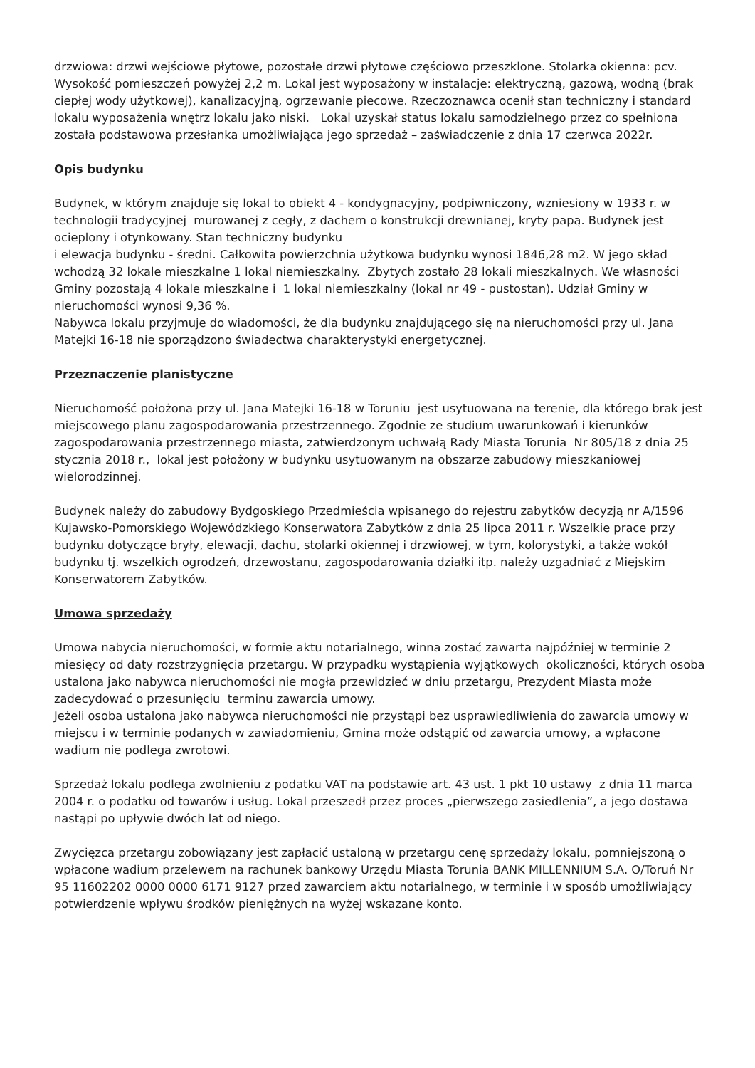drzwiowa: drzwi wejściowe płytowe, pozostałe drzwi płytowe częściowo przeszklone. Stolarka okienna: pcv. Wysokość pomieszczeń powyżej 2,2 m. Lokal jest wyposażony w instalacje: elektryczną, gazową, wodną (brak ciepłej wody użytkowej), kanalizacyjną, ogrzewanie piecowe. Rzeczoznawca ocenił stan techniczny i standard lokalu wyposażenia wnętrz lokalu jako niski. Lokal uzyskał status lokalu samodzielnego przez co spełniona została podstawowa przesłanka umożliwiająca jego sprzedaż – zaświadczenie z dnia 17 czerwca 2022r.
Opis budynku
Budynek, w którym znajduje się lokal to obiekt 4 - kondygnacyjny, podpiwniczony, wzniesiony w 1933 r. w technologii tradycyjnej murowanej z cegły, z dachem o konstrukcji drewnianej, kryty papą. Budynek jest ocieplony i otynkowany. Stan techniczny budynku
i elewacja budynku - średni. Całkowita powierzchnia użytkowa budynku wynosi 1846,28 m2. W jego skład wchodzą 32 lokale mieszkalne 1 lokal niemieszkalny. Zbytych zostało 28 lokali mieszkalnych. We własności Gminy pozostają 4 lokale mieszkalne i 1 lokal niemieszkalny (lokal nr 49 - pustostan). Udział Gminy w nieruchomości wynosi 9,36 %.
Nabywca lokalu przyjmuje do wiadomości, że dla budynku znajdującego się na nieruchomości przy ul. Jana Matejki 16-18 nie sporządzono świadectwa charakterystyki energetycznej.
Przeznaczenie planistyczne
Nieruchomość położona przy ul. Jana Matejki 16-18 w Toruniu jest usytuowana na terenie, dla którego brak jest miejscowego planu zagospodarowania przestrzennego. Zgodnie ze studium uwarunkowań i kierunków zagospodarowania przestrzennego miasta, zatwierdzonym uchwałą Rady Miasta Torunia Nr 805/18 z dnia 25 stycznia 2018 r., lokal jest położony w budynku usytuowanym na obszarze zabudowy mieszkaniowej wielorodzinnej.
Budynek należy do zabudowy Bydgoskiego Przedmieścia wpisanego do rejestru zabytków decyzją nr A/1596 Kujawsko-Pomorskiego Wojewódzkiego Konserwatora Zabytków z dnia 25 lipca 2011 r. Wszelkie prace przy budynku dotyczące bryły, elewacji, dachu, stolarki okiennej i drzwiowej, w tym, kolorystyki, a także wokół budynku tj. wszelkich ogrodzeń, drzewostanu, zagospodarowania działki itp. należy uzgadniać z Miejskim Konserwatorem Zabytków.
Umowa sprzedaży
Umowa nabycia nieruchomości, w formie aktu notarialnego, winna zostać zawarta najpóźniej w terminie 2 miesięcy od daty rozstrzygnięcia przetargu. W przypadku wystąpienia wyjątkowych okoliczności, których osoba ustalona jako nabywca nieruchomości nie mogła przewidzieć w dniu przetargu, Prezydent Miasta może zadecydować o przesunięciu terminu zawarcia umowy.
Jeżeli osoba ustalona jako nabywca nieruchomości nie przystąpi bez usprawiedliwienia do zawarcia umowy w miejscu i w terminie podanych w zawiadomieniu, Gmina może odstąpić od zawarcia umowy, a wpłacone wadium nie podlega zwrotowi.
Sprzedaż lokalu podlega zwolnieniu z podatku VAT na podstawie art. 43 ust. 1 pkt 10 ustawy z dnia 11 marca 2004 r. o podatku od towarów i usług. Lokal przeszedł przez proces „pierwszego zasiedlenia”, a jego dostawa nastąpi po upływie dwóch lat od niego.
Zwycięzca przetargu zobowiązany jest zapłacić ustaloną w przetargu cenę sprzedaży lokalu, pomniejszoną o wpłacone wadium przelewem na rachunek bankowy Urzędu Miasta Torunia BANK MILLENNIUM S.A. O/Toruń Nr 95 11602202 0000 0000 6171 9127 przed zawarciem aktu notarialnego, w terminie i w sposób umożliwiający potwierdzenie wpływu środków pieniężnych na wyżej wskazane konto.